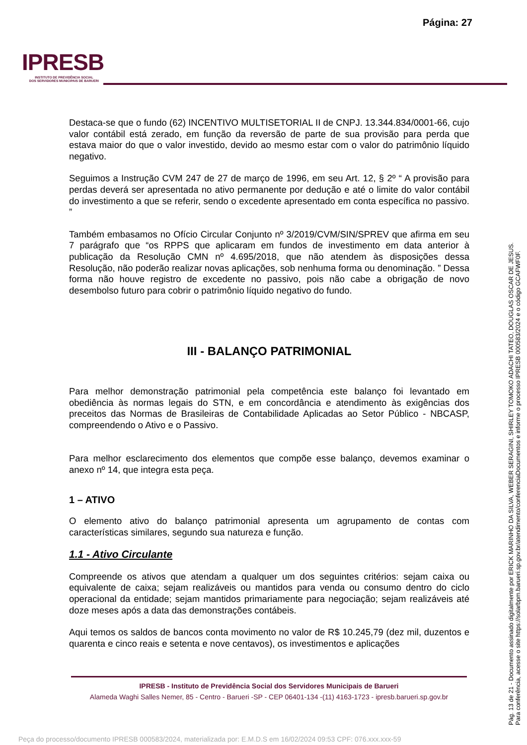Página: 27
IPRESB
INSTITUTO DE PREVIDÊNCIA SOCIAL
DOS SERVIDORES MUNICIPAIS DE BARUERI
Destaca-se que o fundo (62) INCENTIVO MULTISETORIAL II de CNPJ. 13.344.834/0001-66, cujo valor contábil está zerado, em função da reversão de parte de sua provisão para perda que estava maior do que o valor investido, devido ao mesmo estar com o valor do patrimônio líquido negativo.
Seguimos a Instrução CVM 247 de 27 de março de 1996, em seu Art. 12, § 2º “ A provisão para perdas deverá ser apresentada no ativo permanente por dedução e até o limite do valor contábil do investimento a que se referir, sendo o excedente apresentado em conta específica no passivo. ”
Também embasamos no Ofício Circular Conjunto nº 3/2019/CVM/SIN/SPREV que afirma em seu 7 parágrafo que “os RPPS que aplicaram em fundos de investimento em data anterior à publicação da Resolução CMN nº 4.695/2018, que não atendem às disposições dessa Resolução, não poderão realizar novas aplicações, sob nenhuma forma ou denominação. ” Dessa forma não houve registro de excedente no passivo, pois não cabe a obrigação de novo desembolso futuro para cobrir o patrimônio líquido negativo do fundo.
III - BALANÇO PATRIMONIAL
Para melhor demonstração patrimonial pela competência este balanço foi levantado em obediência às normas legais do STN, e em concordância e atendimento às exigências dos preceitos das Normas de Brasileiras de Contabilidade Aplicadas ao Setor Público - NBCASP, compreendendo o Ativo e o Passivo.
Para melhor esclarecimento dos elementos que compõe esse balanço, devemos examinar o anexo nº 14, que integra esta peça.
1 – ATIVO
O elemento ativo do balanço patrimonial apresenta um agrupamento de contas com características similares, segundo sua natureza e função.
1.1 - Ativo Circulante
Compreende os ativos que atendam a qualquer um dos seguintes critérios: sejam caixa ou equivalente de caixa; sejam realizáveis ou mantidos para venda ou consumo dentro do ciclo operacional da entidade; sejam mantidos primariamente para negociação; sejam realizáveis até doze meses após a data das demonstrações contábeis.
Aqui temos os saldos de bancos conta movimento no valor de R$ 10.245,79 (dez mil, duzentos e quarenta e cinco reais e setenta e nove centavos), os investimentos e aplicações
IPRESB - Instituto de Previdência Social dos Servidores Municipais de Barueri
Alameda Waghi Salles Nemer, 85 - Centro - Barueri -SP - CEP 06401-134 -(11) 4163-1723 - ipresb.barueri.sp.gov.br
Pág. 13 de 21 - Documento assinado digitalmente por ERICK MARINHO DA SILVA, WEBER SERAGINI, SHIRLEY TOMOKO ADACHI TATEO, DOUGLAS OSCAR DE JESUS.
Para conferência, acesse o site https://solarbpm.barueri.sp.gov.br/atendimento/conferenciaDocumentos e informe o processo IPRESB 000583/2024 e o código GCAFWF0F.
Peça do processo/documento IPRESB 000583/2024, materializada por: E.M.D.S em 16/02/2024 09:53 CPF: 076.xxx.xxx-59